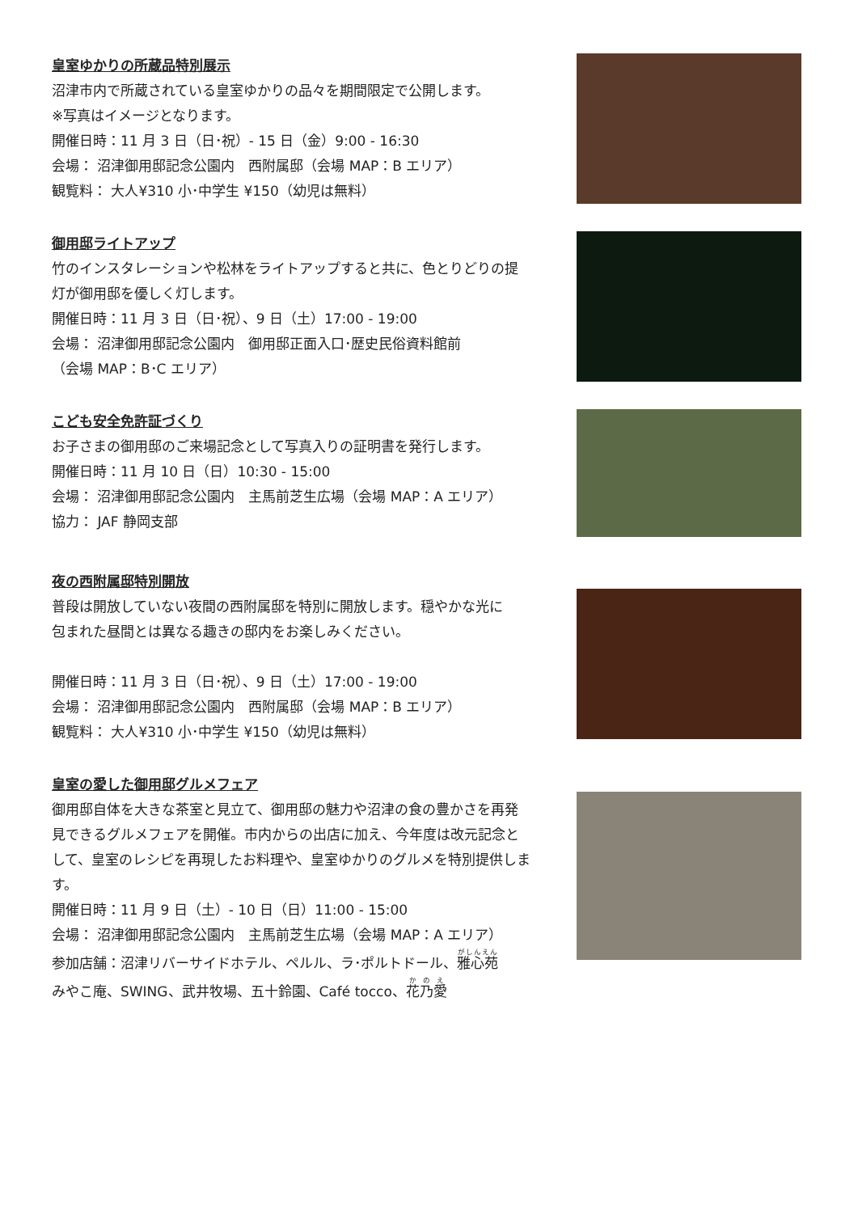皇室ゆかりの所蔵品特別展示
沼津市内で所蔵されている皇室ゆかりの品々を期間限定で公開します。
※写真はイメージとなります。
開催日時：11 月 3 日（日･祝）- 15 日（金）9:00 - 16:30
会場： 沼津御用邸記念公園内　西附属邸（会場 MAP：B エリア）
観覧料： 大人¥310 小･中学生 ¥150（幼児は無料）
御用邸ライトアップ
竹のインスタレーションや松林をライトアップすると共に、色とりどりの提
灯が御用邸を優しく灯します。
開催日時：11 月 3 日（日･祝）、9 日（土）17:00 - 19:00
会場： 沼津御用邸記念公園内　御用邸正面入口･歴史民俗資料館前
（会場 MAP：B･C エリア）
こども安全免許証づくり
お子さまの御用邸のご来場記念として写真入りの証明書を発行します。
開催日時：11 月 10 日（日）10:30 - 15:00
会場： 沼津御用邸記念公園内　主馬前芝生広場（会場 MAP：A エリア）
協力： JAF 静岡支部
夜の西附属邸特別開放
普段は開放していない夜間の西附属邸を特別に開放します。穏やかな光に
包まれた昼間とは異なる趣きの邸内をお楽しみください。
開催日時：11 月 3 日（日･祝）、9 日（土）17:00 - 19:00
会場： 沼津御用邸記念公園内　西附属邸（会場 MAP：B エリア）
観覧料： 大人¥310 小･中学生 ¥150（幼児は無料）
皇室の愛した御用邸グルメフェア
御用邸自体を大きな茶室と見立て、御用邸の魅力や沼津の食の豊かさを再発
見できるグルメフェアを開催。市内からの出店に加え、今年度は改元記念と
して、皇室のレシピを再現したお料理や、皇室ゆかりのグルメを特別提供します。
開催日時：11 月 9 日（土）- 10 日（日）11:00 - 15:00
会場： 沼津御用邸記念公園内　主馬前芝生広場（会場 MAP：A エリア）
参加店舗：沼津リバーサイドホテル、ペルル、ラ･ポルトドール、雅心苑
みやこ庵、SWING、武井牧場、五十鈴園、Café tocco、花乃愛